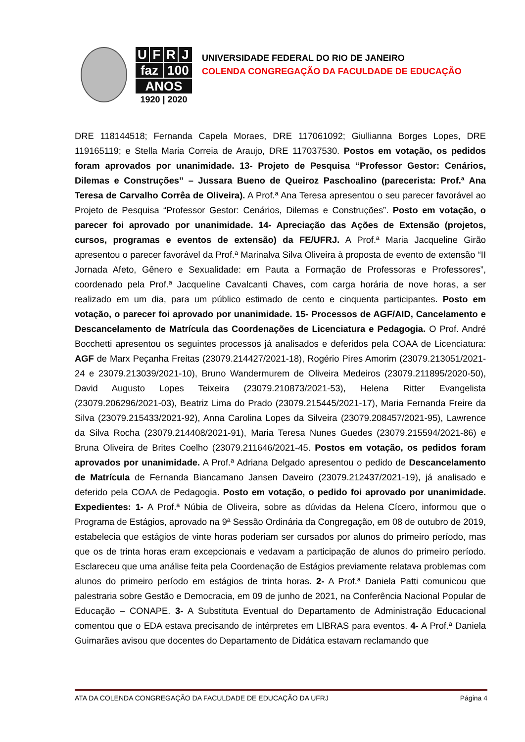UFRJ
faz 100
ANOS
1920 | 2020
UNIVERSIDADE FEDERAL DO RIO DE JANEIRO
COLENDA CONGREGAÇÃO DA FACULDADE DE EDUCAÇÃO
DRE 118144518; Fernanda Capela Moraes, DRE 117061092; Giullianna Borges Lopes, DRE 119165119; e Stella Maria Correia de Araujo, DRE 117037530. Postos em votação, os pedidos foram aprovados por unanimidade. 13- Projeto de Pesquisa “Professor Gestor: Cenários, Dilemas e Construções” – Jussara Bueno de Queiroz Paschoalino (parecerista: Prof.ª Ana Teresa de Carvalho Corrêa de Oliveira). A Prof.ª Ana Teresa apresentou o seu parecer favorável ao Projeto de Pesquisa “Professor Gestor: Cenários, Dilemas e Construções”. Posto em votação, o parecer foi aprovado por unanimidade. 14- Apreciação das Ações de Extensão (projetos, cursos, programas e eventos de extensão) da FE/UFRJ. A Prof.ª Maria Jacqueline Girão apresentou o parecer favorável da Prof.ª Marinalva Silva Oliveira à proposta de evento de extensão “II Jornada Afeto, Gênero e Sexualidade: em Pauta a Formação de Professoras e Professores”, coordenado pela Prof.ª Jacqueline Cavalcanti Chaves, com carga horária de nove horas, a ser realizado em um dia, para um público estimado de cento e cinquenta participantes. Posto em votação, o parecer foi aprovado por unanimidade. 15- Processos de AGF/AID, Cancelamento e Descancelamento de Matrícula das Coordenações de Licenciatura e Pedagogia. O Prof. André Bocchetti apresentou os seguintes processos já analisados e deferidos pela COAA de Licenciatura: AGF de Marx Peçanha Freitas (23079.214427/2021-18), Rogério Pires Amorim (23079.213051/2021-24 e 23079.213039/2021-10), Bruno Wandermurem de Oliveira Medeiros (23079.211895/2020-50), David Augusto Lopes Teixeira (23079.210873/2021-53), Helena Ritter Evangelista (23079.206296/2021-03), Beatriz Lima do Prado (23079.215445/2021-17), Maria Fernanda Freire da Silva (23079.215433/2021-92), Anna Carolina Lopes da Silveira (23079.208457/2021-95), Lawrence da Silva Rocha (23079.214408/2021-91), Maria Teresa Nunes Guedes (23079.215594/2021-86) e Bruna Oliveira de Brites Coelho (23079.211646/2021-45. Postos em votação, os pedidos foram aprovados por unanimidade. A Prof.ª Adriana Delgado apresentou o pedido de Descancelamento de Matrícula de Fernanda Biancamano Jansen Daveiro (23079.212437/2021-19), já analisado e deferido pela COAA de Pedagogia. Posto em votação, o pedido foi aprovado por unanimidade. Expedientes: 1- A Prof.ª Núbia de Oliveira, sobre as dúvidas da Helena Cícero, informou que o Programa de Estágios, aprovado na 9ª Sessão Ordinária da Congregação, em 08 de outubro de 2019, estabelecia que estágios de vinte horas poderiam ser cursados por alunos do primeiro período, mas que os de trinta horas eram excepcionais e vedavam a participação de alunos do primeiro período. Esclareceu que uma análise feita pela Coordenação de Estágios previamente relatava problemas com alunos do primeiro período em estágios de trinta horas. 2- A Prof.ª Daniela Patti comunicou que palestraria sobre Gestão e Democracia, em 09 de junho de 2021, na Conferência Nacional Popular de Educação – CONAPE. 3- A Substituta Eventual do Departamento de Administração Educacional comentou que o EDA estava precisando de intérpretes em LIBRAS para eventos. 4- A Prof.ª Daniela Guimarães avisou que docentes do Departamento de Didática estavam reclamando que
ATA DA COLENDA CONGREGAÇÃO DA FACULDADE DE EDUCAÇÃO DA UFRJ Página 4